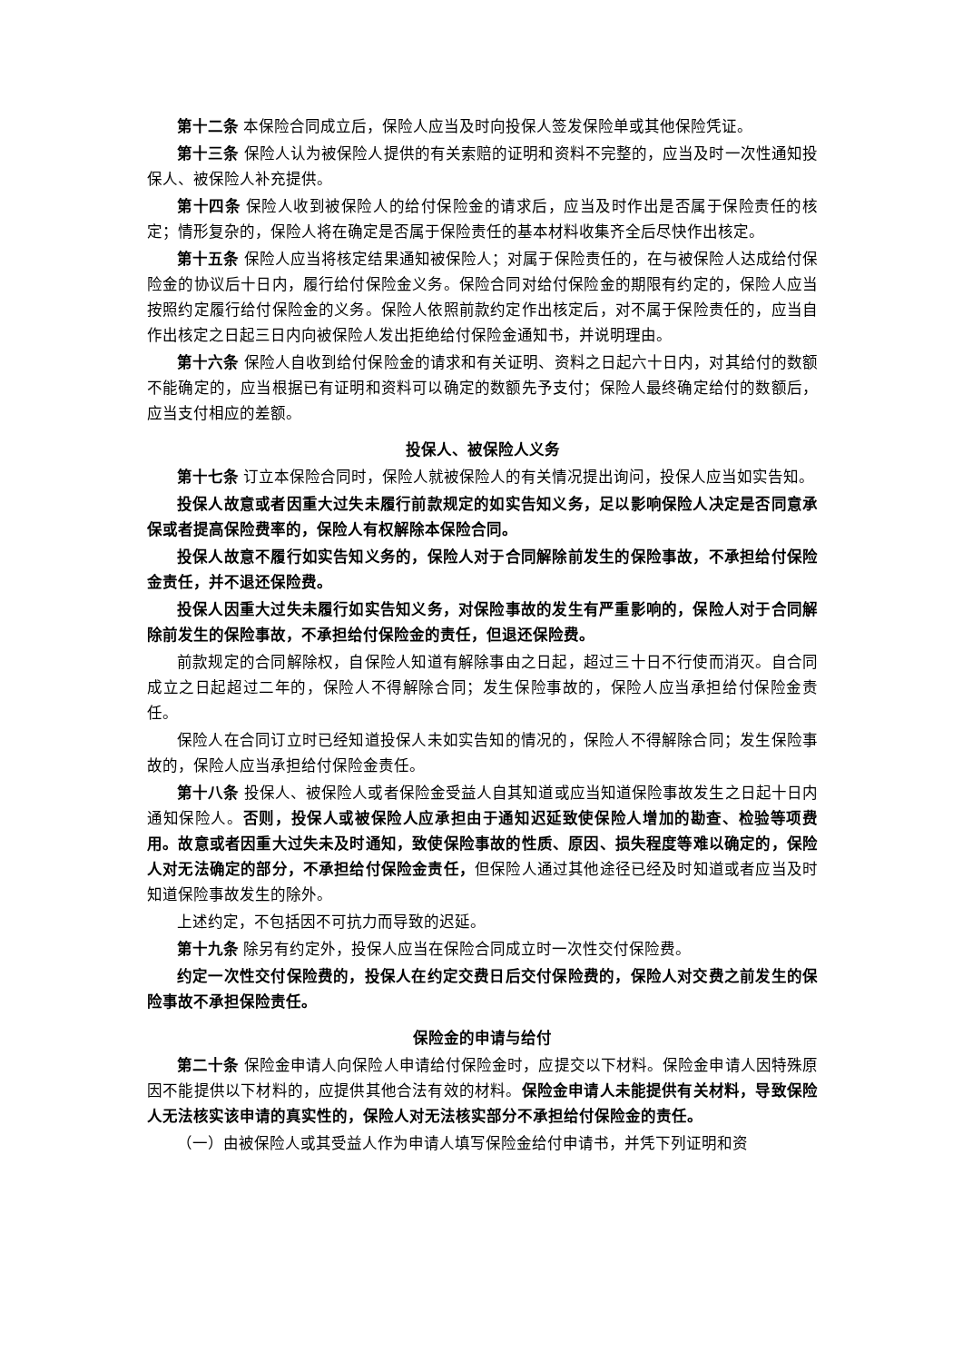第十二条 本保险合同成立后，保险人应当及时向投保人签发保险单或其他保险凭证。
第十三条 保险人认为被保险人提供的有关索赔的证明和资料不完整的，应当及时一次性通知投保人、被保险人补充提供。
第十四条 保险人收到被保险人的给付保险金的请求后，应当及时作出是否属于保险责任的核定；情形复杂的，保险人将在确定是否属于保险责任的基本材料收集齐全后尽快作出核定。
第十五条 保险人应当将核定结果通知被保险人；对属于保险责任的，在与被保险人达成给付保险金的协议后十日内，履行给付保险金义务。保险合同对给付保险金的期限有约定的，保险人应当按照约定履行给付保险金的义务。保险人依照前款约定作出核定后，对不属于保险责任的，应当自作出核定之日起三日内向被保险人发出拒绝给付保险金通知书，并说明理由。
第十六条 保险人自收到给付保险金的请求和有关证明、资料之日起六十日内，对其给付的数额不能确定的，应当根据已有证明和资料可以确定的数额先予支付；保险人最终确定给付的数额后，应当支付相应的差额。
投保人、被保险人义务
第十七条 订立本保险合同时，保险人就被保险人的有关情况提出询问，投保人应当如实告知。
投保人故意或者因重大过失未履行前款规定的如实告知义务，足以影响保险人决定是否同意承保或者提高保险费率的，保险人有权解除本保险合同。
投保人故意不履行如实告知义务的，保险人对于合同解除前发生的保险事故，不承担给付保险金责任，并不退还保险费。
投保人因重大过失未履行如实告知义务，对保险事故的发生有严重影响的，保险人对于合同解除前发生的保险事故，不承担给付保险金的责任，但退还保险费。
前款规定的合同解除权，自保险人知道有解除事由之日起，超过三十日不行使而消灭。自合同成立之日起超过二年的，保险人不得解除合同；发生保险事故的，保险人应当承担给付保险金责任。
保险人在合同订立时已经知道投保人未如实告知的情况的，保险人不得解除合同；发生保险事故的，保险人应当承担给付保险金责任。
第十八条 投保人、被保险人或者保险金受益人自其知道或应当知道保险事故发生之日起十日内通知保险人。否则，投保人或被保险人应承担由于通知迟延致使保险人增加的勘查、检验等项费用。故意或者因重大过失未及时通知，致使保险事故的性质、原因、损失程度等难以确定的，保险人对无法确定的部分，不承担给付保险金责任，但保险人通过其他途径已经及时知道或者应当及时知道保险事故发生的除外。
上述约定，不包括因不可抗力而导致的迟延。
第十九条 除另有约定外，投保人应当在保险合同成立时一次性交付保险费。
约定一次性交付保险费的，投保人在约定交费日后交付保险费的，保险人对交费之前发生的保险事故不承担保险责任。
保险金的申请与给付
第二十条 保险金申请人向保险人申请给付保险金时，应提交以下材料。保险金申请人因特殊原因不能提供以下材料的，应提供其他合法有效的材料。保险金申请人未能提供有关材料，导致保险人无法核实该申请的真实性的，保险人对无法核实部分不承担给付保险金的责任。
（一）由被保险人或其受益人作为申请人填写保险金给付申请书，并凭下列证明和资